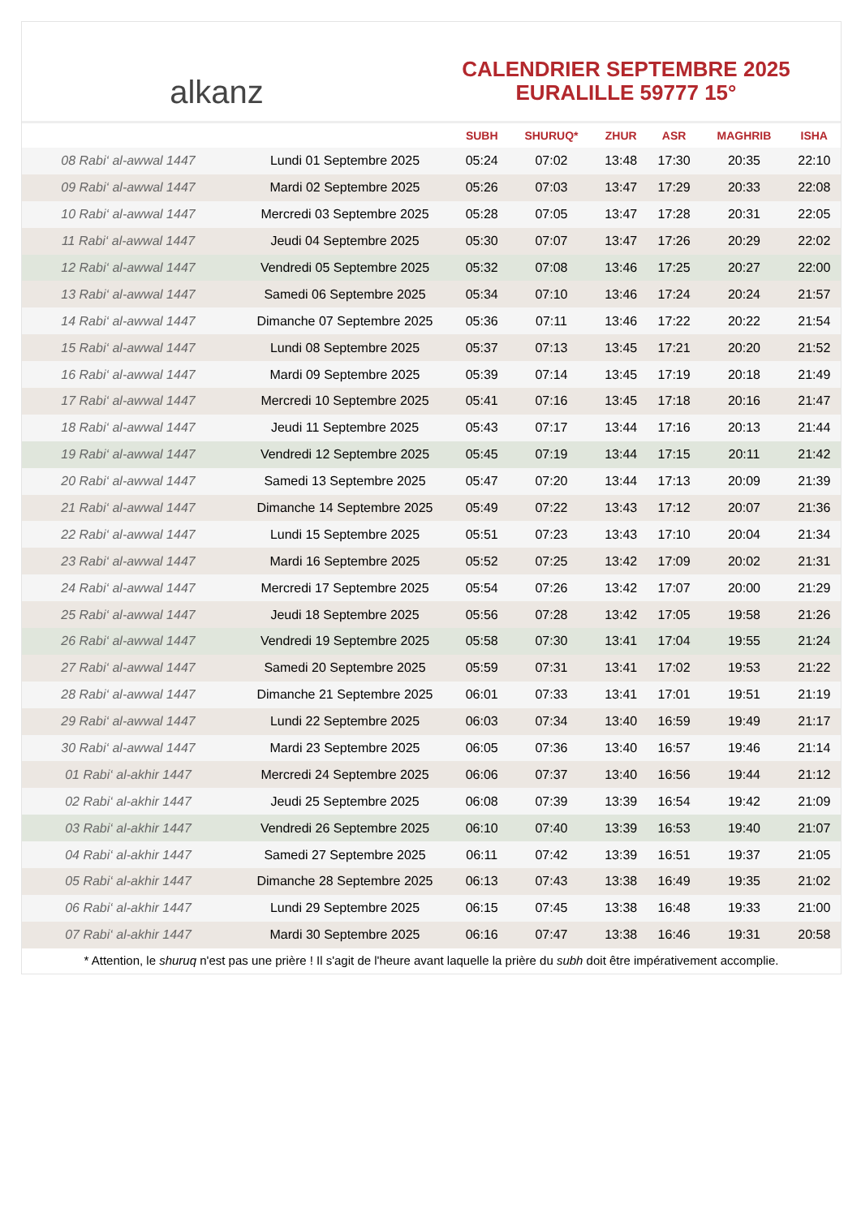alkanz
CALENDRIER SEPTEMBRE 2025
EURALILLE 59777 15°
| | | SUBH | SHURUQ* | ZHUR | ASR | MAGHRIB | ISHA |
| --- | --- | --- | --- | --- | --- | --- | --- |
| 08 Rabi‘ al-awwal 1447 | Lundi 01 Septembre 2025 | 05:24 | 07:02 | 13:48 | 17:30 | 20:35 | 22:10 |
| 09 Rabi‘ al-awwal 1447 | Mardi 02 Septembre 2025 | 05:26 | 07:03 | 13:47 | 17:29 | 20:33 | 22:08 |
| 10 Rabi‘ al-awwal 1447 | Mercredi 03 Septembre 2025 | 05:28 | 07:05 | 13:47 | 17:28 | 20:31 | 22:05 |
| 11 Rabi‘ al-awwal 1447 | Jeudi 04 Septembre 2025 | 05:30 | 07:07 | 13:47 | 17:26 | 20:29 | 22:02 |
| 12 Rabi‘ al-awwal 1447 | Vendredi 05 Septembre 2025 | 05:32 | 07:08 | 13:46 | 17:25 | 20:27 | 22:00 |
| 13 Rabi‘ al-awwal 1447 | Samedi 06 Septembre 2025 | 05:34 | 07:10 | 13:46 | 17:24 | 20:24 | 21:57 |
| 14 Rabi‘ al-awwal 1447 | Dimanche 07 Septembre 2025 | 05:36 | 07:11 | 13:46 | 17:22 | 20:22 | 21:54 |
| 15 Rabi‘ al-awwal 1447 | Lundi 08 Septembre 2025 | 05:37 | 07:13 | 13:45 | 17:21 | 20:20 | 21:52 |
| 16 Rabi‘ al-awwal 1447 | Mardi 09 Septembre 2025 | 05:39 | 07:14 | 13:45 | 17:19 | 20:18 | 21:49 |
| 17 Rabi‘ al-awwal 1447 | Mercredi 10 Septembre 2025 | 05:41 | 07:16 | 13:45 | 17:18 | 20:16 | 21:47 |
| 18 Rabi‘ al-awwal 1447 | Jeudi 11 Septembre 2025 | 05:43 | 07:17 | 13:44 | 17:16 | 20:13 | 21:44 |
| 19 Rabi‘ al-awwal 1447 | Vendredi 12 Septembre 2025 | 05:45 | 07:19 | 13:44 | 17:15 | 20:11 | 21:42 |
| 20 Rabi‘ al-awwal 1447 | Samedi 13 Septembre 2025 | 05:47 | 07:20 | 13:44 | 17:13 | 20:09 | 21:39 |
| 21 Rabi‘ al-awwal 1447 | Dimanche 14 Septembre 2025 | 05:49 | 07:22 | 13:43 | 17:12 | 20:07 | 21:36 |
| 22 Rabi‘ al-awwal 1447 | Lundi 15 Septembre 2025 | 05:51 | 07:23 | 13:43 | 17:10 | 20:04 | 21:34 |
| 23 Rabi‘ al-awwal 1447 | Mardi 16 Septembre 2025 | 05:52 | 07:25 | 13:42 | 17:09 | 20:02 | 21:31 |
| 24 Rabi‘ al-awwal 1447 | Mercredi 17 Septembre 2025 | 05:54 | 07:26 | 13:42 | 17:07 | 20:00 | 21:29 |
| 25 Rabi‘ al-awwal 1447 | Jeudi 18 Septembre 2025 | 05:56 | 07:28 | 13:42 | 17:05 | 19:58 | 21:26 |
| 26 Rabi‘ al-awwal 1447 | Vendredi 19 Septembre 2025 | 05:58 | 07:30 | 13:41 | 17:04 | 19:55 | 21:24 |
| 27 Rabi‘ al-awwal 1447 | Samedi 20 Septembre 2025 | 05:59 | 07:31 | 13:41 | 17:02 | 19:53 | 21:22 |
| 28 Rabi‘ al-awwal 1447 | Dimanche 21 Septembre 2025 | 06:01 | 07:33 | 13:41 | 17:01 | 19:51 | 21:19 |
| 29 Rabi‘ al-awwal 1447 | Lundi 22 Septembre 2025 | 06:03 | 07:34 | 13:40 | 16:59 | 19:49 | 21:17 |
| 30 Rabi‘ al-awwal 1447 | Mardi 23 Septembre 2025 | 06:05 | 07:36 | 13:40 | 16:57 | 19:46 | 21:14 |
| 01 Rabi‘ al-akhir 1447 | Mercredi 24 Septembre 2025 | 06:06 | 07:37 | 13:40 | 16:56 | 19:44 | 21:12 |
| 02 Rabi‘ al-akhir 1447 | Jeudi 25 Septembre 2025 | 06:08 | 07:39 | 13:39 | 16:54 | 19:42 | 21:09 |
| 03 Rabi‘ al-akhir 1447 | Vendredi 26 Septembre 2025 | 06:10 | 07:40 | 13:39 | 16:53 | 19:40 | 21:07 |
| 04 Rabi‘ al-akhir 1447 | Samedi 27 Septembre 2025 | 06:11 | 07:42 | 13:39 | 16:51 | 19:37 | 21:05 |
| 05 Rabi‘ al-akhir 1447 | Dimanche 28 Septembre 2025 | 06:13 | 07:43 | 13:38 | 16:49 | 19:35 | 21:02 |
| 06 Rabi‘ al-akhir 1447 | Lundi 29 Septembre 2025 | 06:15 | 07:45 | 13:38 | 16:48 | 19:33 | 21:00 |
| 07 Rabi‘ al-akhir 1447 | Mardi 30 Septembre 2025 | 06:16 | 07:47 | 13:38 | 16:46 | 19:31 | 20:58 |
* Attention, le shuruq n'est pas une prière ! Il s'agit de l'heure avant laquelle la prière du subh doit être impérativement accomplie.